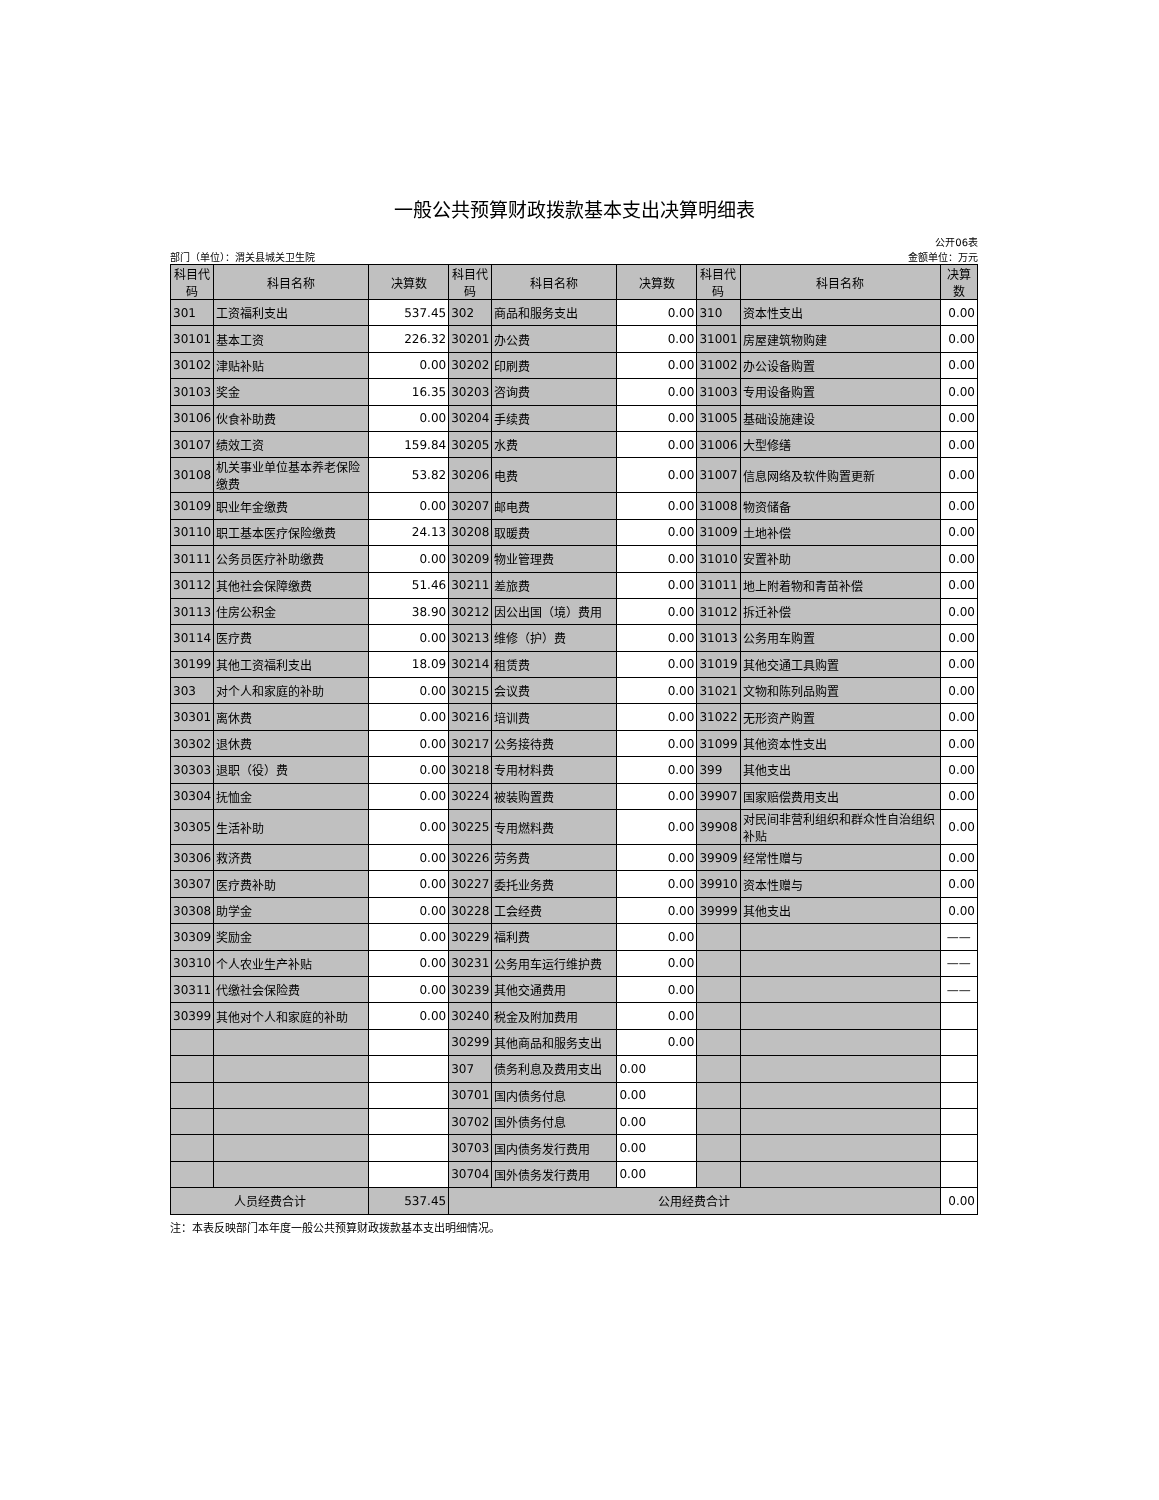一般公共预算财政拨款基本支出决算明细表
公开06表
部门（单位）：渭关县城关卫生院 金额单位：万元
| 科目代码 | 科目名称 | 决算数 | 科目代码 | 科目名称 | 决算数 | 科目代码 | 科目名称 | 决算数 |
| --- | --- | --- | --- | --- | --- | --- | --- | --- |
| 301 | 工资福利支出 | 537.45 | 302 | 商品和服务支出 | 0.00 | 310 | 资本性支出 | 0.00 |
| 30101 | 基本工资 | 226.32 | 30201 | 办公费 | 0.00 | 31001 | 房屋建筑物购建 | 0.00 |
| 30102 | 津贴补贴 | 0.00 | 30202 | 印刷费 | 0.00 | 31002 | 办公设备购置 | 0.00 |
| 30103 | 奖金 | 16.35 | 30203 | 咨询费 | 0.00 | 31003 | 专用设备购置 | 0.00 |
| 30106 | 伙食补助费 | 0.00 | 30204 | 手续费 | 0.00 | 31005 | 基础设施建设 | 0.00 |
| 30107 | 绩效工资 | 159.84 | 30205 | 水费 | 0.00 | 31006 | 大型修缮 | 0.00 |
| 30108 | 机关事业单位基本养老保险缴费 | 53.82 | 30206 | 电费 | 0.00 | 31007 | 信息网络及软件购置更新 | 0.00 |
| 30109 | 职业年金缴费 | 0.00 | 30207 | 邮电费 | 0.00 | 31008 | 物资储备 | 0.00 |
| 30110 | 职工基本医疗保险缴费 | 24.13 | 30208 | 取暖费 | 0.00 | 31009 | 土地补偿 | 0.00 |
| 30111 | 公务员医疗补助缴费 | 0.00 | 30209 | 物业管理费 | 0.00 | 31010 | 安置补助 | 0.00 |
| 30112 | 其他社会保障缴费 | 51.46 | 30211 | 差旅费 | 0.00 | 31011 | 地上附着物和青苗补偿 | 0.00 |
| 30113 | 住房公积金 | 38.90 | 30212 | 因公出国（境）费用 | 0.00 | 31012 | 拆迁补偿 | 0.00 |
| 30114 | 医疗费 | 0.00 | 30213 | 维修（护）费 | 0.00 | 31013 | 公务用车购置 | 0.00 |
| 30199 | 其他工资福利支出 | 18.09 | 30214 | 租赁费 | 0.00 | 31019 | 其他交通工具购置 | 0.00 |
| 303 | 对个人和家庭的补助 | 0.00 | 30215 | 会议费 | 0.00 | 31021 | 文物和陈列品购置 | 0.00 |
| 30301 | 离休费 | 0.00 | 30216 | 培训费 | 0.00 | 31022 | 无形资产购置 | 0.00 |
| 30302 | 退休费 | 0.00 | 30217 | 公务接待费 | 0.00 | 31099 | 其他资本性支出 | 0.00 |
| 30303 | 退职（役）费 | 0.00 | 30218 | 专用材料费 | 0.00 | 399 | 其他支出 | 0.00 |
| 30304 | 抚恤金 | 0.00 | 30224 | 被装购置费 | 0.00 | 39907 | 国家赔偿费用支出 | 0.00 |
| 30305 | 生活补助 | 0.00 | 30225 | 专用燃料费 | 0.00 | 39908 | 对民间非营利组织和群众性自治组织补贴 | 0.00 |
| 30306 | 救济费 | 0.00 | 30226 | 劳务费 | 0.00 | 39909 | 经常性赠与 | 0.00 |
| 30307 | 医疗费补助 | 0.00 | 30227 | 委托业务费 | 0.00 | 39910 | 资本性赠与 | 0.00 |
| 30308 | 助学金 | 0.00 | 30228 | 工会经费 | 0.00 | 39999 | 其他支出 | 0.00 |
| 30309 | 奖励金 | 0.00 | 30229 | 福利费 | 0.00 | | | —— |
| 30310 | 个人农业生产补贴 | 0.00 | 30231 | 公务用车运行维护费 | 0.00 | | | —— |
| 30311 | 代缴社会保险费 | 0.00 | 30239 | 其他交通费用 | 0.00 | | | —— |
| 30399 | 其他对个人和家庭的补助 | 0.00 | 30240 | 税金及附加费用 | 0.00 | | | |
| | | | 30299 | 其他商品和服务支出 | 0.00 | | | |
| | | | 307 | 债务利息及费用支出 | 0.00 | | | |
| | | | 30701 | 国内债务付息 | 0.00 | | | |
| | | | 30702 | 国外债务付息 | 0.00 | | | |
| | | | 30703 | 国内债务发行费用 | 0.00 | | | |
| | | | 30704 | 国外债务发行费用 | 0.00 | | | |
| 人员经费合计 | | 537.45 | 公用经费合计 | | | | | 0.00 |
注：本表反映部门本年度一般公共预算财政拨款基本支出明细情况。